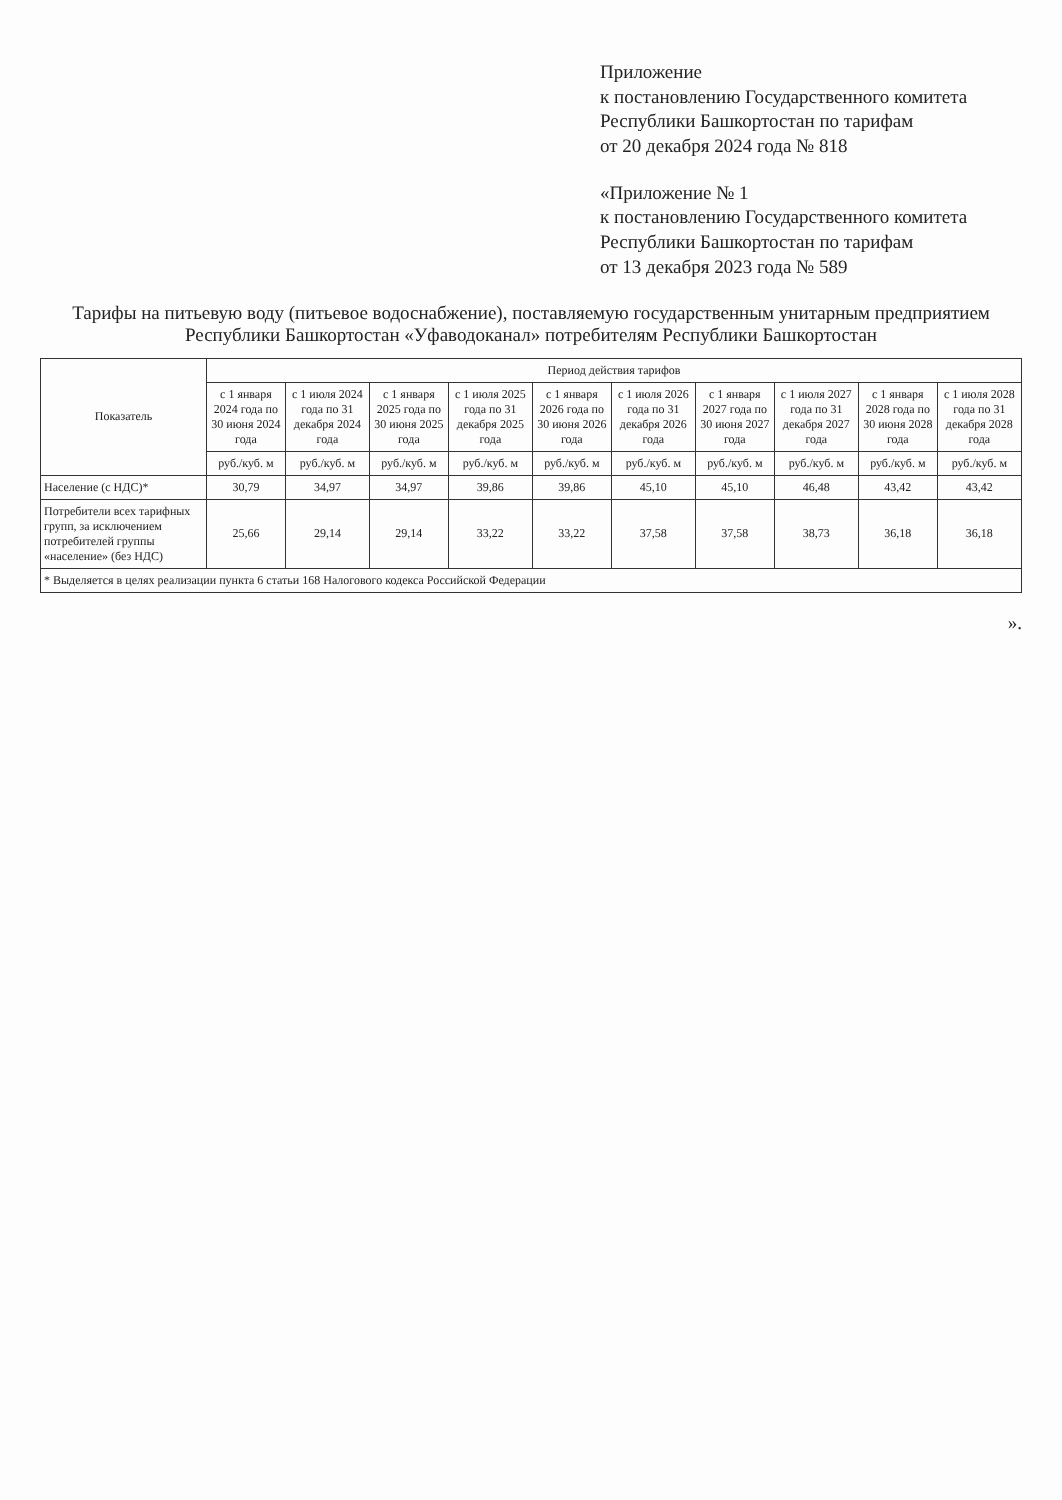Приложение
к постановлению Государственного комитета Республики Башкортостан по тарифам
от 20 декабря 2024 года № 818
«Приложение № 1
к постановлению Государственного комитета Республики Башкортостан по тарифам
от 13 декабря 2023 года № 589
Тарифы на питьевую воду (питьевое водоснабжение), поставляемую государственным унитарным предприятием Республики Башкортостан «Уфаводоканал» потребителям Республики Башкортостан
| Показатель | Период действия тарифов | | | | | | | | | |
| --- | --- | --- | --- | --- | --- | --- | --- | --- | --- | --- |
| | с 1 января 2024 года по 30 июня 2024 года | с 1 июля 2024 года по 31 декабря 2024 года | с 1 января 2025 года по 30 июня 2025 года | с 1 июля 2025 года по 31 декабря 2025 года | с 1 января 2026 года по 30 июня 2026 года | с 1 июля 2026 года по 31 декабря 2026 года | с 1 января 2027 года по 30 июня 2027 года | с 1 июля 2027 года по 31 декабря 2027 года | с 1 января 2028 года по 30 июня 2028 года | с 1 июля 2028 года по 31 декабря 2028 года |
| | руб./куб. м | руб./куб. м | руб./куб. м | руб./куб. м | руб./куб. м | руб./куб. м | руб./куб. м | руб./куб. м | руб./куб. м | руб./куб. м |
| Население (с НДС)* | 30,79 | 34,97 | 34,97 | 39,86 | 39,86 | 45,10 | 45,10 | 46,48 | 43,42 | 43,42 |
| Потребители всех тарифных групп, за исключением потребителей группы «население» (без НДС) | 25,66 | 29,14 | 29,14 | 33,22 | 33,22 | 37,58 | 37,58 | 38,73 | 36,18 | 36,18 |
| * Выделяется в целях реализации пункта 6 статьи 168 Налогового кодекса Российской Федерации | | | | | | | | | | |
».